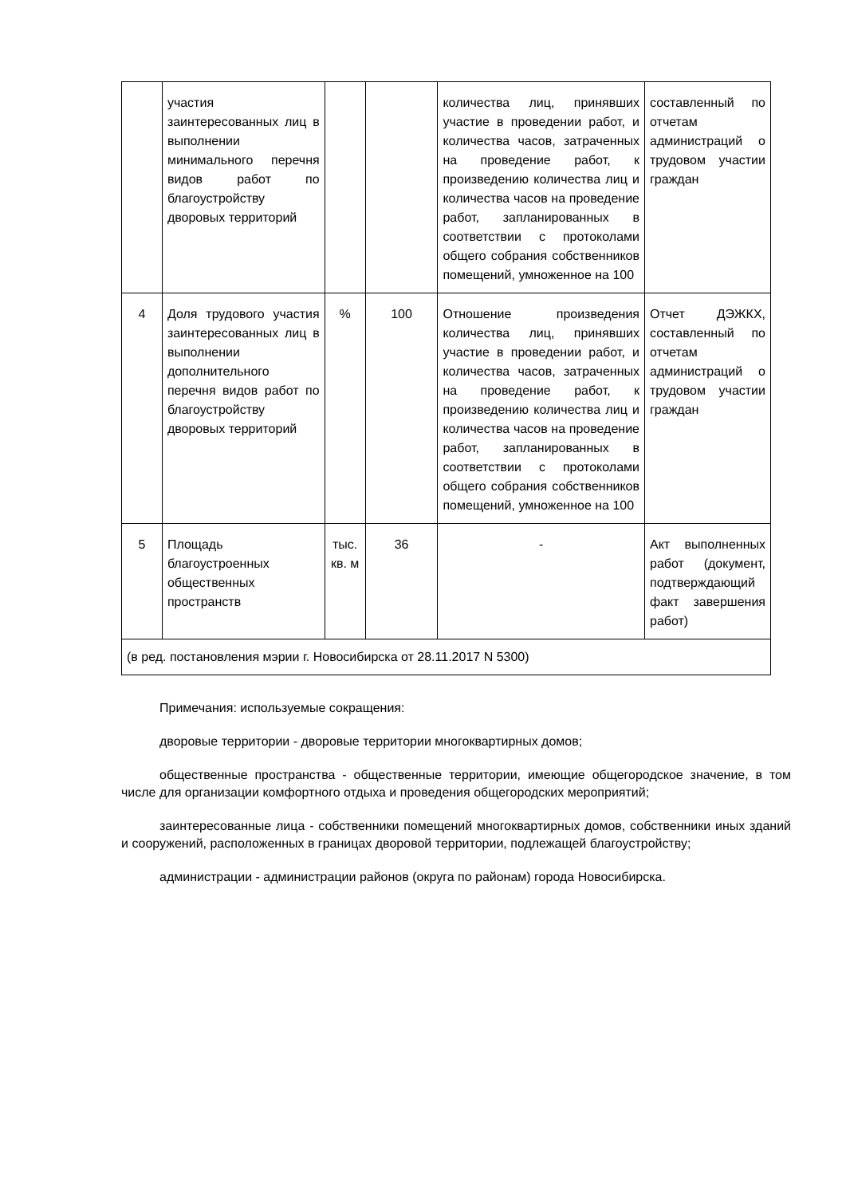| | участия заинтересованных лиц в выполнении минимального перечня видов работ по благоустройству дворовых территорий | | | количества лиц, принявших участие в проведении работ, и количества часов, затраченных на проведение работ, к произведению количества лиц и количества часов на проведение работ, запланированных в соответствии с протоколами общего собрания собственников помещений, умноженное на 100 | составленный по отчетам администраций о трудовом участии граждан |
| 4 | Доля трудового участия заинтересованных лиц в выполнении дополнительного перечня видов работ по благоустройству дворовых территорий | % | 100 | Отношение произведения количества лиц, принявших участие в проведении работ, и количества часов, затраченных на проведение работ, к произведению количества лиц и количества часов на проведение работ, запланированных в соответствии с протоколами общего собрания собственников помещений, умноженное на 100 | Отчет ДЭЖКХ, составленный по отчетам администраций о трудовом участии граждан |
| 5 | Площадь благоустроенных общественных пространств | тыс. кв. м | 36 | - | Акт выполненных работ (документ, подтверждающий факт завершения работ) |
| (в ред. постановления мэрии г. Новосибирска от 28.11.2017 N 5300) | | | | | |
Примечания: используемые сокращения:
дворовые территории - дворовые территории многоквартирных домов;
общественные пространства - общественные территории, имеющие общегородское значение, в том числе для организации комфортного отдыха и проведения общегородских мероприятий;
заинтересованные лица - собственники помещений многоквартирных домов, собственники иных зданий и сооружений, расположенных в границах дворовой территории, подлежащей благоустройству;
администрации - администрации районов (округа по районам) города Новосибирска.